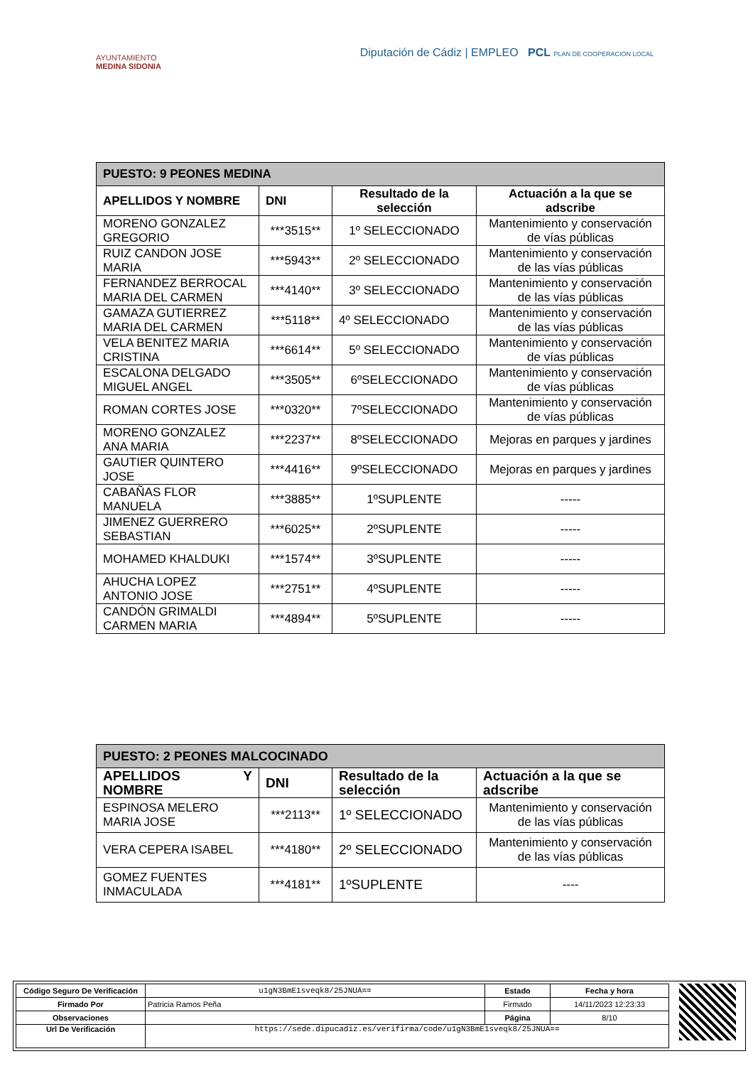AYUNTAMIENTO
MEDINA SIDONIA
Diputación de Cádiz | EMPLEO PCL PLAN DE COOPERACIÓN LOCAL
| PUESTO: 9 PEONES MEDINA | | | |
| APELLIDOS Y NOMBRE | DNI | Resultado de la selección | Actuación a la que se adscribe |
| MORENO GONZALEZ GREGORIO | ***3515** | 1º SELECCIONADO | Mantenimiento y conservación de vías públicas |
| RUIZ CANDON JOSE MARIA | ***5943** | 2º SELECCIONADO | Mantenimiento y conservación de las vías públicas |
| FERNANDEZ BERROCAL MARIA DEL CARMEN | ***4140** | 3º SELECCIONADO | Mantenimiento y conservación de las vías públicas |
| GAMAZA GUTIERREZ MARIA DEL CARMEN | ***5118** | 4º SELECCIONADO | Mantenimiento y conservación de las vías públicas |
| VELA BENITEZ MARIA CRISTINA | ***6614** | 5º SELECCIONADO | Mantenimiento y conservación de vías públicas |
| ESCALONA DELGADO MIGUEL ANGEL | ***3505** | 6ºSELECCIONADO | Mantenimiento y conservación de vías públicas |
| ROMAN CORTES JOSE | ***0320** | 7ºSELECCIONADO | Mantenimiento y conservación de vías públicas |
| MORENO GONZALEZ ANA MARIA | ***2237** | 8ºSELECCIONADO | Mejoras en parques y jardines |
| GAUTIER QUINTERO JOSE | ***4416** | 9ºSELECCIONADO | Mejoras en parques y jardines |
| CABAÑAS FLOR MANUELA | ***3885** | 1ºSUPLENTE | ----- |
| JIMENEZ GUERRERO SEBASTIAN | ***6025** | 2ºSUPLENTE | ----- |
| MOHAMED KHALDUKI | ***1574** | 3ºSUPLENTE | ----- |
| AHUCHA LOPEZ ANTONIO JOSE | ***2751** | 4ºSUPLENTE | ----- |
| CANDÓN GRIMALDI CARMEN MARIA | ***4894** | 5ºSUPLENTE | ----- |
| PUESTO: 2 PEONES MALCOCINADO | | | |
| APELLIDOS Y NOMBRE | DNI | Resultado de la selección | Actuación a la que se adscribe |
| ESPINOSA MELERO MARIA JOSE | ***2113** | 1º SELECCIONADO | Mantenimiento y conservación de las vías públicas |
| VERA CEPERA ISABEL | ***4180** | 2º SELECCIONADO | Mantenimiento y conservación de las vías públicas |
| GOMEZ FUENTES INMACULADA | ***4181** | 1ºSUPLENTE | ---- |
| Código Seguro De Verificación | u1gN3BmE1sveqk8/25JNUA== | Estado | Fecha y hora |
| Firmado Por | Patricia Ramos Peña | Firmado | 14/11/2023 12:23:33 |
| Observaciones | | Página | 8/10 |
| Url De Verificación | https://sede.dipucadiz.es/verifirma/code/u1gN3BmE1sveqk8/25JNUA== | | |